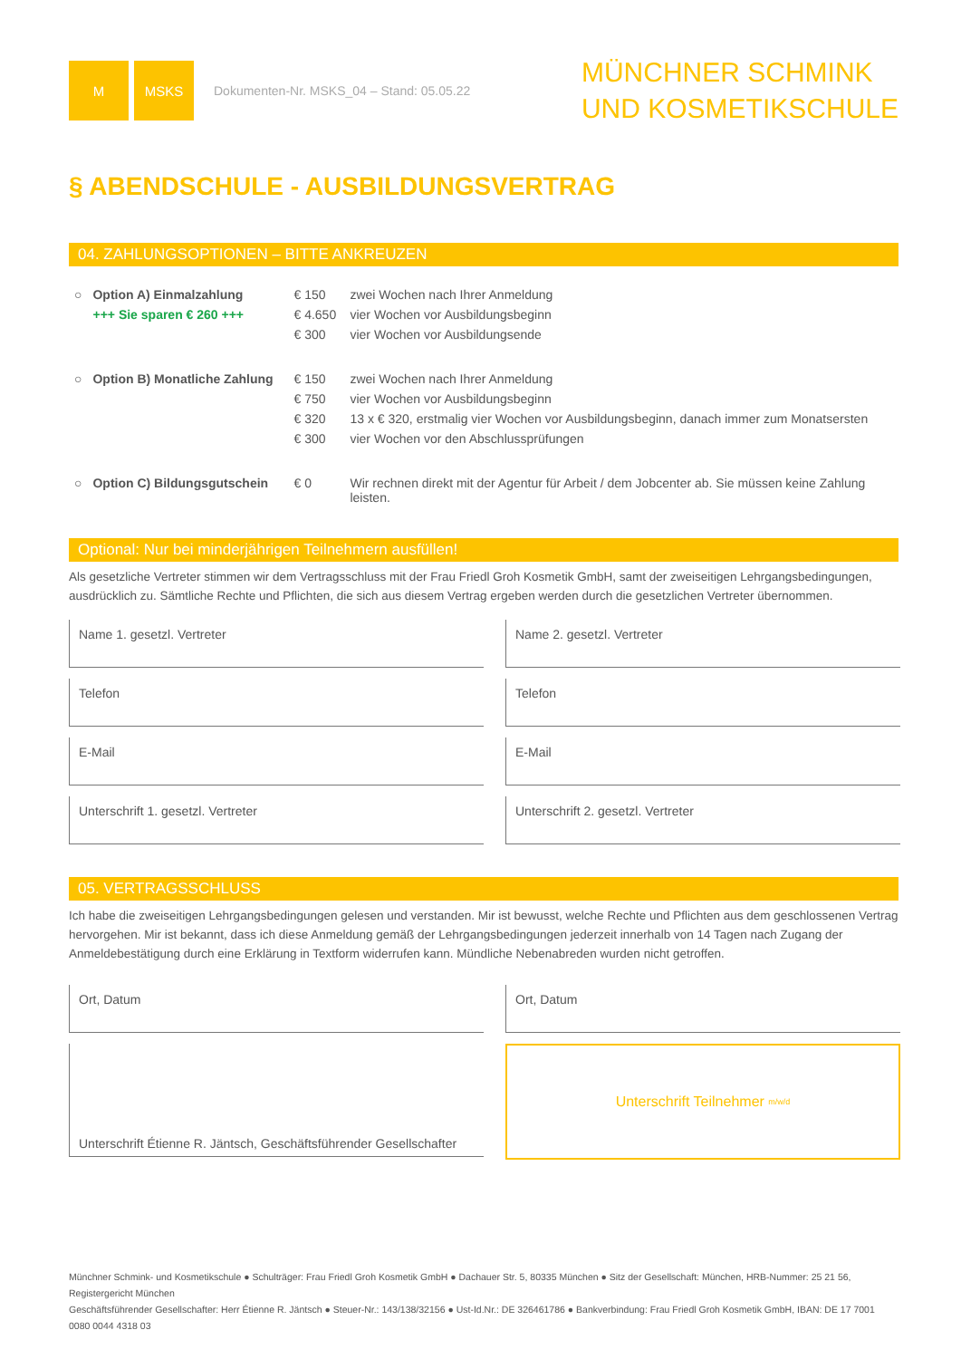M MSKS
Dokumenten-Nr. MSKS_04 – Stand: 05.05.22
MÜNCHNER SCHMINK
UND KOSMETIKSCHULE
§ ABENDSCHULE - AUSBILDUNGSVERTRAG
04. ZAHLUNGSOPTIONEN – BITTE ANKREUZEN
| ○ | Option A) Einmalzahlung | € 150 | zwei Wochen nach Ihrer Anmeldung |
| | +++ Sie sparen € 260 +++ | € 4.650 | vier Wochen vor Ausbildungsbeginn |
| | | € 300 | vier Wochen vor Ausbildungsende |
| ○ | Option B) Monatliche Zahlung | € 150 | zwei Wochen nach Ihrer Anmeldung |
| | | € 750 | vier Wochen vor Ausbildungsbeginn |
| | | € 320 | 13 x € 320, erstmalig vier Wochen vor Ausbildungsbeginn, danach immer zum Monatsersten |
| | | € 300 | vier Wochen vor den Abschlussprüfungen |
| ○ | Option C) Bildungsgutschein | € 0 | Wir rechnen direkt mit der Agentur für Arbeit / dem Jobcenter ab. Sie müssen keine Zahlung leisten. |
Optional: Nur bei minderjährigen Teilnehmern ausfüllen!
Als gesetzliche Vertreter stimmen wir dem Vertragsschluss mit der Frau Friedl Groh Kosmetik GmbH, samt der zweiseitigen Lehrgangsbedingungen, ausdrücklich zu. Sämtliche Rechte und Pflichten, die sich aus diesem Vertrag ergeben werden durch die gesetzlichen Vertreter übernommen.
Name 1. gesetzl. Vertreter
Name 2. gesetzl. Vertreter
Telefon
Telefon
E-Mail
E-Mail
Unterschrift 1. gesetzl. Vertreter
Unterschrift 2. gesetzl. Vertreter
05. VERTRAGSSCHLUSS
Ich habe die zweiseitigen Lehrgangsbedingungen gelesen und verstanden. Mir ist bewusst, welche Rechte und Pflichten aus dem geschlossenen Vertrag hervorgehen. Mir ist bekannt, dass ich diese Anmeldung gemäß der Lehrgangsbedingungen jederzeit innerhalb von 14 Tagen nach Zugang der Anmeldebestätigung durch eine Erklärung in Textform widerrufen kann. Mündliche Nebenabreden wurden nicht getroffen.
Ort, Datum
Ort, Datum
Unterschrift Étienne R. Jäntsch, Geschäftsführender Gesellschafter
Unterschrift Teilnehmer <sup>m/w/d</sup>
Münchner Schmink- und Kosmetikschule ● Schulträger: Frau Friedl Groh Kosmetik GmbH ● Dachauer Str. 5, 80335 München ● Sitz der Gesellschaft: München, HRB-Nummer: 25 21 56, Registergericht München
Geschäftsführender Gesellschafter: Herr Étienne R. Jäntsch ● Steuer-Nr.: 143/138/32156 ● Ust-Id.Nr.: DE 326461786 ● Bankverbindung: Frau Friedl Groh Kosmetik GmbH, IBAN: DE 17 7001 0080 0044 4318 03